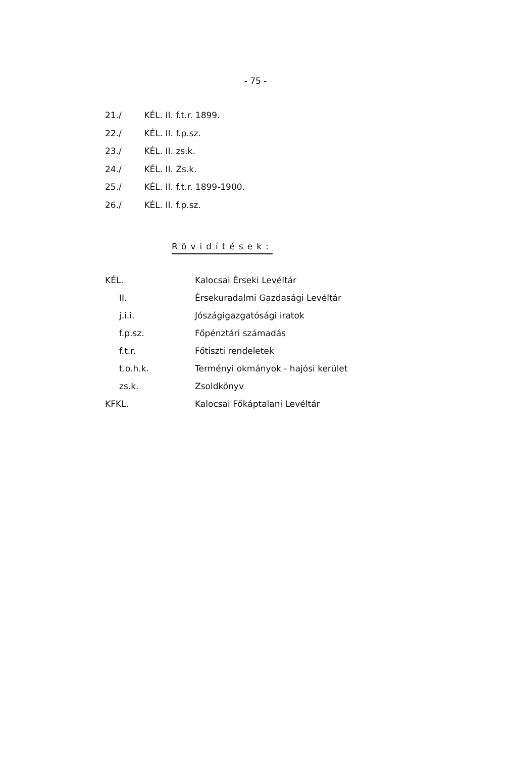- 75 -
21./ KÉL. II. f.t.r. 1899.
22./ KÉL. II. f.p.sz.
23./ KÉL. II. zs.k.
24./ KÉL. II. Zs.k.
25./ KÉL. II. f.t.r. 1899-1900.
26./ KÉL. II. f.p.sz.
Rövidítések:
| KÉL. | Kalocsai Érseki Levéltár |
| II. | Érsekuradalmi Gazdasági Levéltár |
| j.i.i. | Jószágigazgatósági iratok |
| f.p.sz. | Főpénztári számadás |
| f.t.r. | Főtiszti rendeletek |
| t.o.h.k. | Terményi okmányok - hajósi kerület |
| zs.k. | Zsoldkönyv |
| KFKL. | Kalocsai Főkáptalani Levéltár |